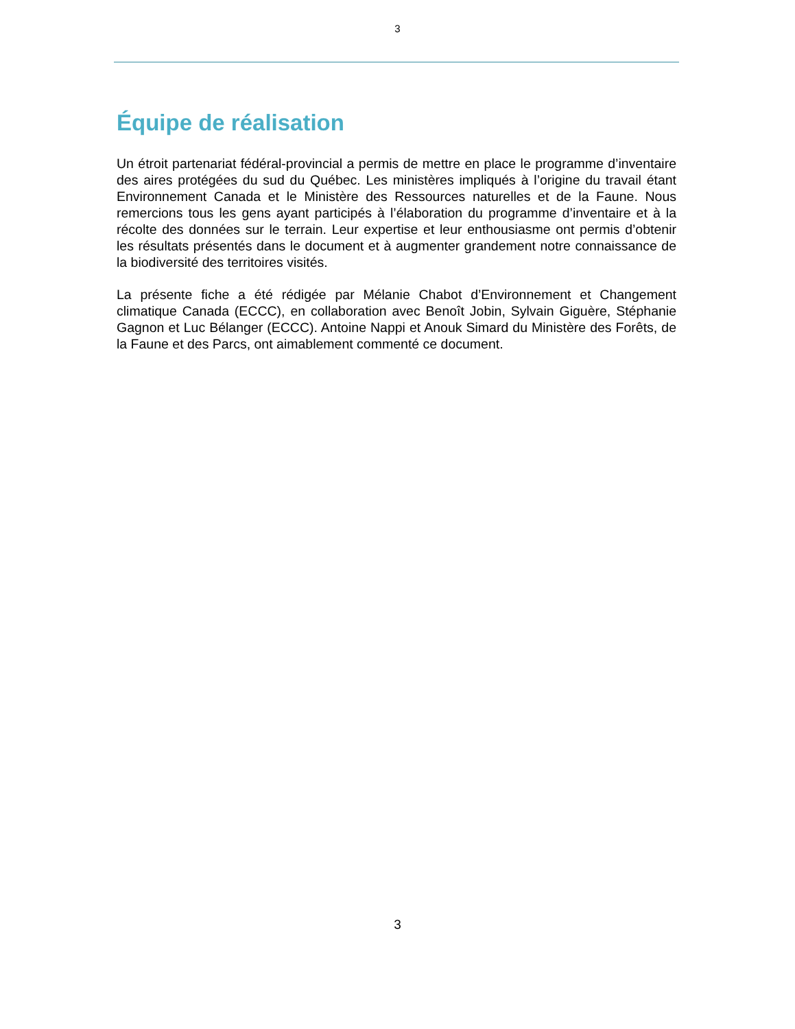3
Équipe de réalisation
Un étroit partenariat fédéral-provincial a permis de mettre en place le programme d’inventaire des aires protégées du sud du Québec. Les ministères impliqués à l’origine du travail étant Environnement Canada et le Ministère des Ressources naturelles et de la Faune. Nous remercions tous les gens ayant participés à l’élaboration du programme d’inventaire et à la récolte des données sur le terrain. Leur expertise et leur enthousiasme ont permis d’obtenir les résultats présentés dans le document et à augmenter grandement notre connaissance de la biodiversité des territoires visités.
La présente fiche a été rédigée par Mélanie Chabot d’Environnement et Changement climatique Canada (ECCC), en collaboration avec Benoît Jobin, Sylvain Giguère, Stéphanie Gagnon et Luc Bélanger (ECCC). Antoine Nappi et Anouk Simard du Ministère des Forêts, de la Faune et des Parcs, ont aimablement commenté ce document.
3